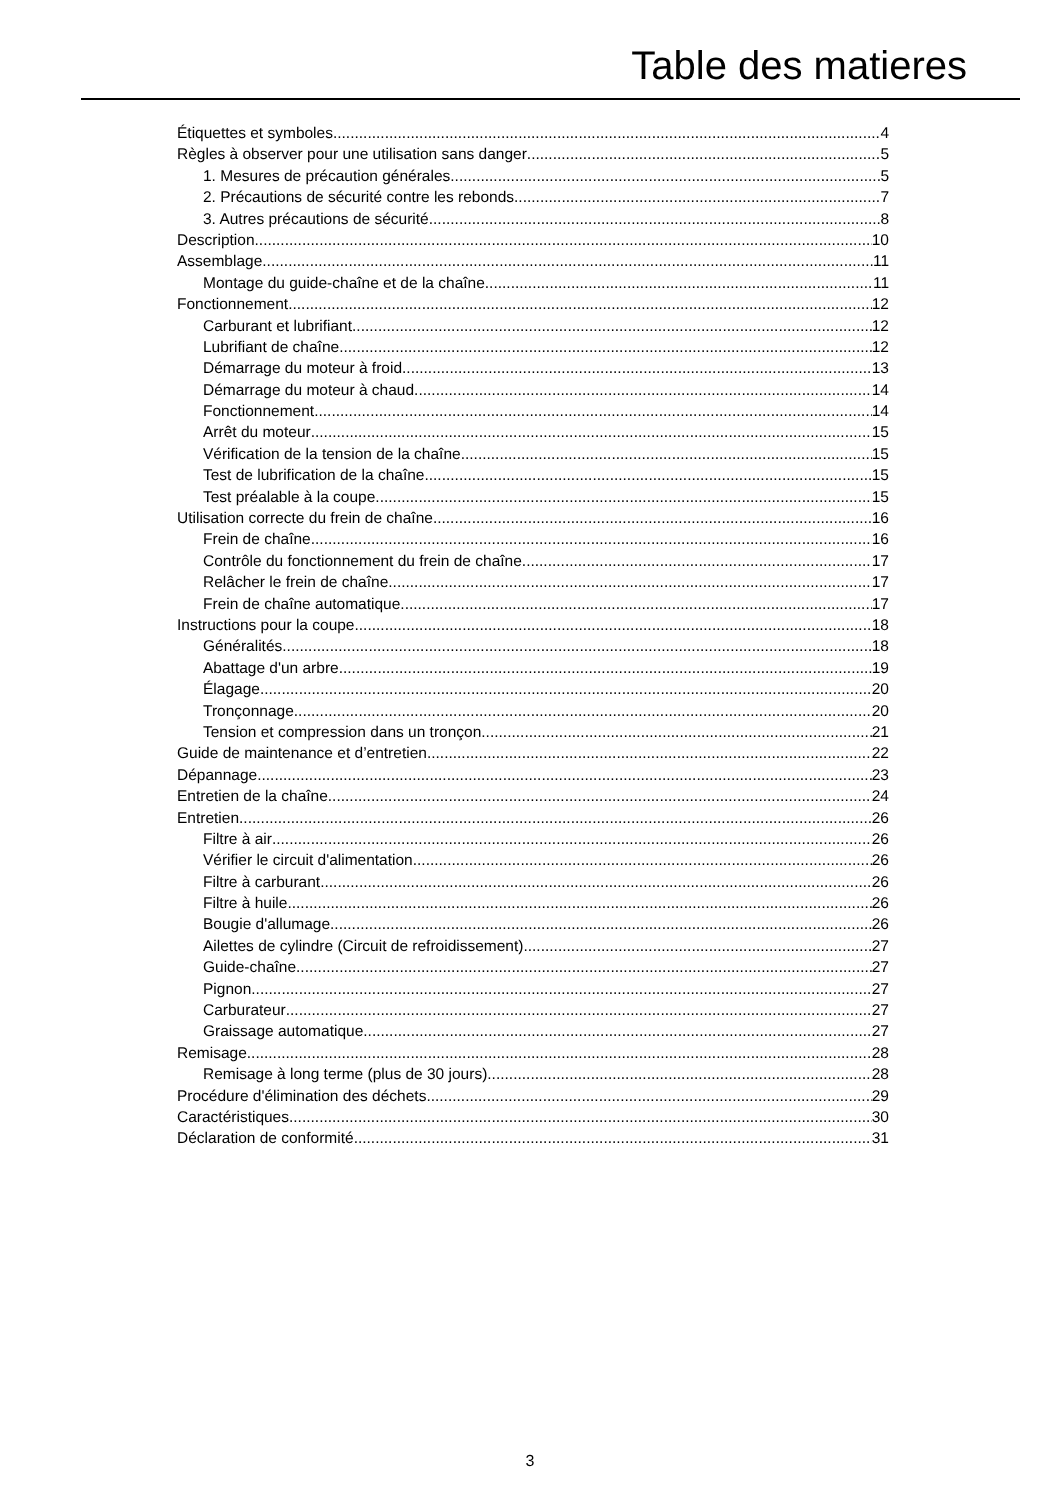Table des matieres
Étiquettes et symboles 4
Règles à observer pour une utilisation sans danger 5
1. Mesures de précaution générales 5
2. Précautions de sécurité contre les rebonds 7
3. Autres précautions de sécurité 8
Description 10
Assemblage 11
Montage du guide-chaîne et de la chaîne 11
Fonctionnement 12
Carburant et lubrifiant 12
Lubrifiant de chaîne 12
Démarrage du moteur à froid 13
Démarrage du moteur à chaud 14
Fonctionnement 14
Arrêt du moteur 15
Vérification de la tension de la chaîne 15
Test de lubrification de la chaîne 15
Test préalable à la coupe 15
Utilisation correcte du frein de chaîne 16
Frein de chaîne 16
Contrôle du fonctionnement du frein de chaîne 17
Relâcher le frein de chaîne 17
Frein de chaîne automatique 17
Instructions pour la coupe 18
Généralités 18
Abattage d'un arbre 19
Élagage 20
Tronçonnage 20
Tension et compression dans un tronçon 21
Guide de maintenance et d’entretien 22
Dépannage 23
Entretien de la chaîne 24
Entretien 26
Filtre à air 26
Vérifier le circuit d'alimentation 26
Filtre à carburant 26
Filtre à huile 26
Bougie d'allumage 26
Ailettes de cylindre (Circuit de refroidissement) 27
Guide-chaîne 27
Pignon 27
Carburateur 27
Graissage automatique 27
Remisage 28
Remisage à long terme (plus de 30 jours) 28
Procédure d'élimination des déchets 29
Caractéristiques 30
Déclaration de conformité 31
3